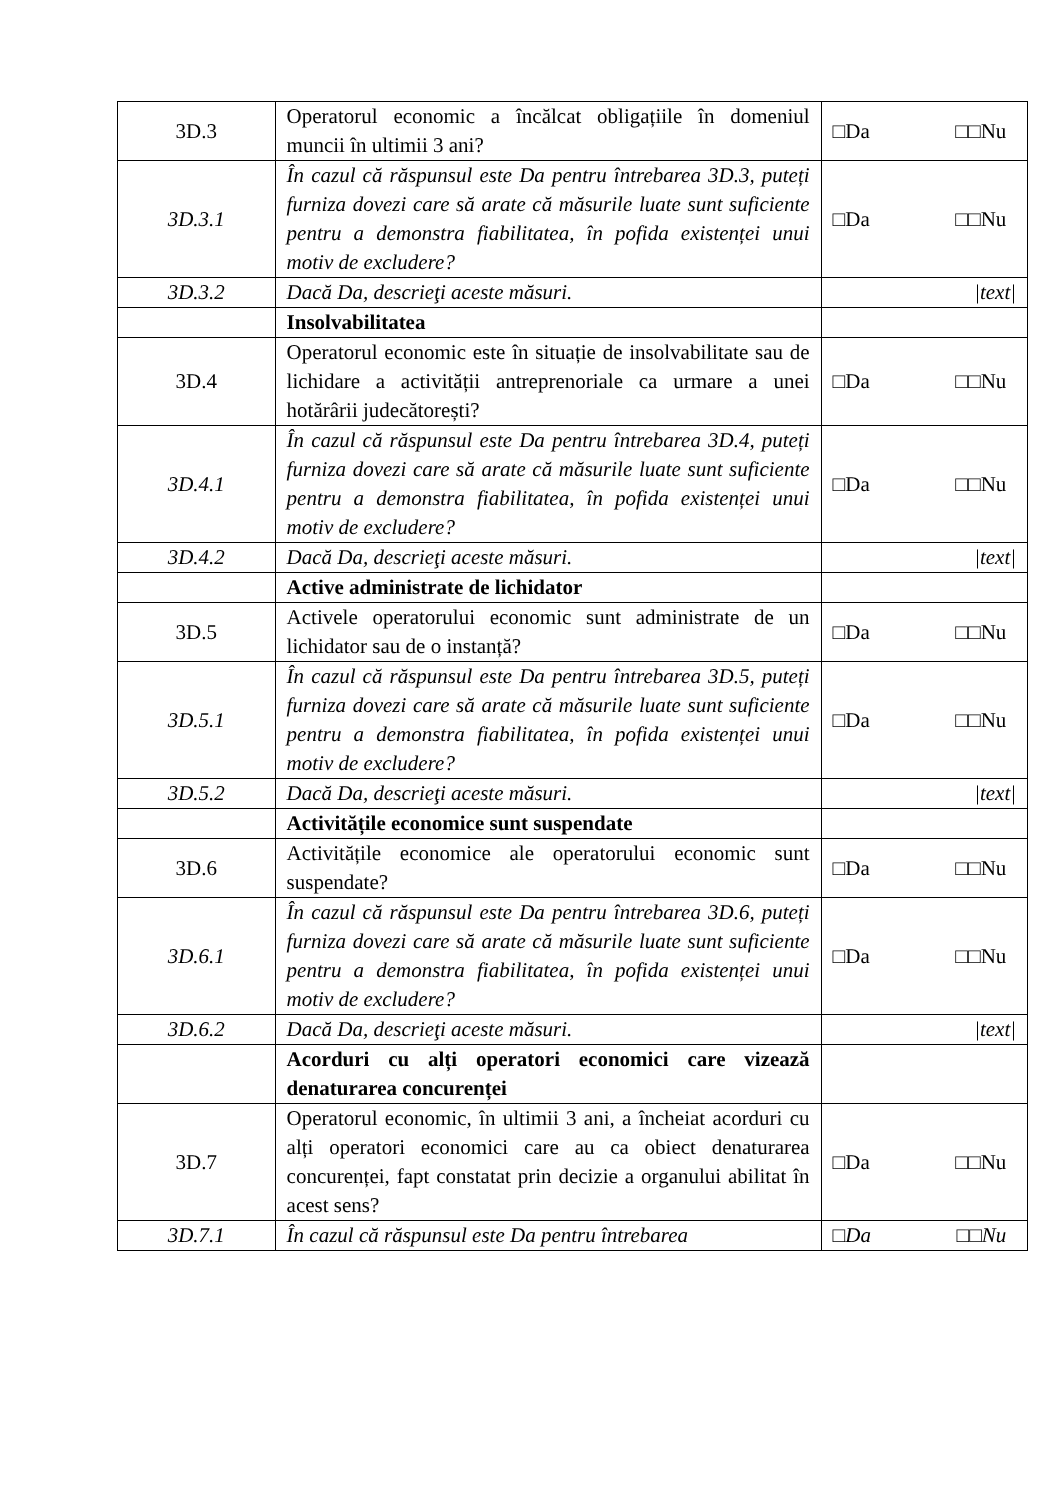| 3D.3 | Operatorul economic a încălcat obligațiile în domeniul muncii în ultimii 3 ani? | □Da □□Nu |
| 3D.3.1 | În cazul că răspunsul este Da pentru întrebarea 3D.3, puteți furniza dovezi care să arate că măsurile luate sunt suficiente pentru a demonstra fiabilitatea, în pofida existenței unui motiv de excludere? | □Da □□Nu |
| 3D.3.2 | Dacă Da, descrieţi aceste măsuri. | /text/ |
| | Insolvabilitatea | |
| 3D.4 | Operatorul economic este în situație de insolvabilitate sau de lichidare a activității antreprenoriale ca urmare a unei hotărârii judecătorești? | □Da □□Nu |
| 3D.4.1 | În cazul că răspunsul este Da pentru întrebarea 3D.4, puteți furniza dovezi care să arate că măsurile luate sunt suficiente pentru a demonstra fiabilitatea, în pofida existenței unui motiv de excludere? | □Da □□Nu |
| 3D.4.2 | Dacă Da, descrieţi aceste măsuri. | /text/ |
| | Active administrate de lichidator | |
| 3D.5 | Activele operatorului economic sunt administrate de un lichidator sau de o instanță? | □Da □□Nu |
| 3D.5.1 | În cazul că răspunsul este Da pentru întrebarea 3D.5, puteți furniza dovezi care să arate că măsurile luate sunt suficiente pentru a demonstra fiabilitatea, în pofida existenței unui motiv de excludere? | □Da □□Nu |
| 3D.5.2 | Dacă Da, descrieţi aceste măsuri. | /text/ |
| | Activitățile economice sunt suspendate | |
| 3D.6 | Activitățile economice ale operatorului economic sunt suspendate? | □Da □□Nu |
| 3D.6.1 | În cazul că răspunsul este Da pentru întrebarea 3D.6, puteți furniza dovezi care să arate că măsurile luate sunt suficiente pentru a demonstra fiabilitatea, în pofida existenței unui motiv de excludere? | □Da □□Nu |
| 3D.6.2 | Dacă Da, descrieţi aceste măsuri. | /text/ |
| | Acorduri cu alți operatori economici care vizează denaturarea concurenței | |
| 3D.7 | Operatorul economic, în ultimii 3 ani, a încheiat acorduri cu alți operatori economici care au ca obiect denaturarea concurenței, fapt constatat prin decizie a organului abilitat în acest sens? | □Da □□Nu |
| 3D.7.1 | În cazul că răspunsul este Da pentru întrebarea | □Da □□Nu |